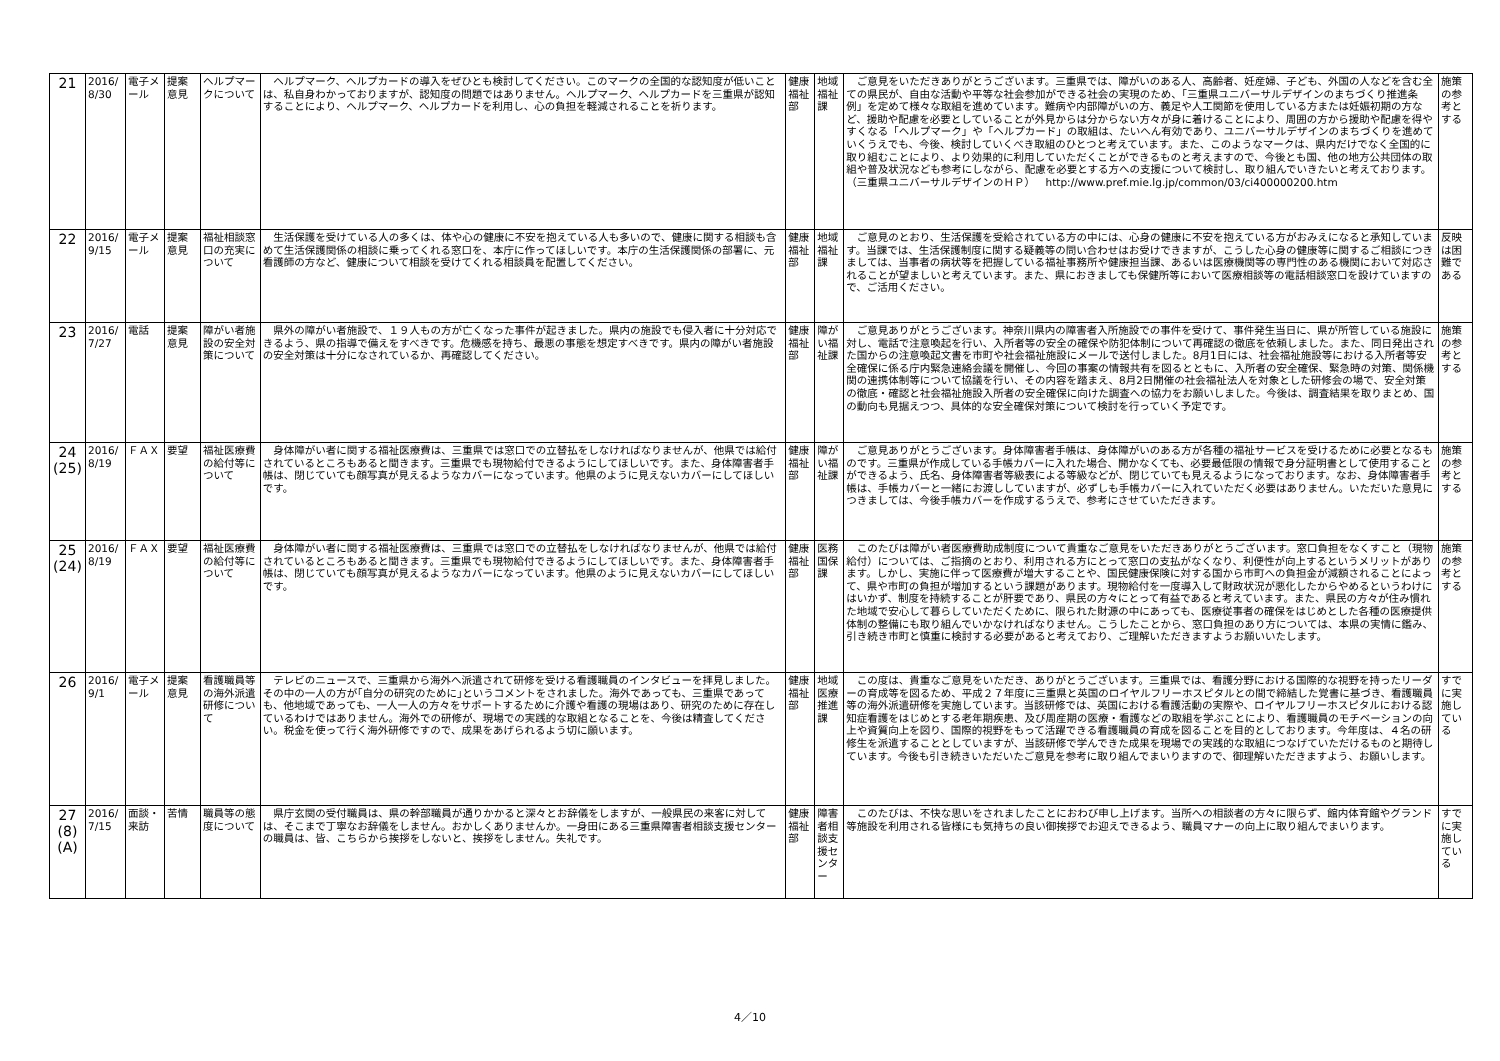| 21 | 2016/ 8/30 | 電子メール | 提案意見 | ヘルプマークについて | ヘルプマーク、ヘルプカードの導入をぜひとも検討してください。このマークの全国的な認知度が低いことは、私自身わかっておりますが、認知度の問題ではありません。ヘルプマーク、ヘルプカードを三重県が認知することにより、ヘルプマーク、ヘルプカードを利用し、心の負担を軽減されることを祈ります。 | 健康福祉部 | 地域福祉課 | ご意見をいただきありがとうございます。三重県では、障がいのある人、高齢者、妊産婦、子ども、外国の人などを含む全ての県民が、自由な活動や平等な社会参加ができる社会の実現のため、「三重県ユニバーサルデザインのまちづくり推進条例」を定めて様々な取組を進めています。難病や内部障がいの方、義足や人工関節を使用している方または妊娠初期の方など、援助や配慮を必要としていることが外見からは分からない方々が身に着けることにより、周囲の方から援助や配慮を得やすくなる「ヘルプマーク」や「ヘルプカード」の取組は、たいへん有効であり、ユニバーサルデザインのまちづくりを進めていくうえでも、今後、検討していくべき取組のひとつと考えています。また、このようなマークは、県内だけでなく全国的に取り組むことにより、より効果的に利用していただくことができるものと考えますので、今後とも国、他の地方公共団体の取組や普及状況なども参考にしながら、配慮を必要とする方への支援について検討し、取り組んでいきたいと考えております。（三重県ユニバーサルデザインのＨＰ） http://www.pref.mie.lg.jp/common/03/ci400000200.htm | 施策の参考とする |
| 22 | 2016/ 9/15 | 電子メール | 提案意見 | 福祉相談窓口の充実について | 生活保護を受けている人の多くは、体や心の健康に不安を抱えている人も多いので、健康に関する相談も含めて生活保護関係の相談に乗ってくれる窓口を、本庁に作ってほしいです。本庁の生活保護関係の部署に、元看護師の方など、健康について相談を受けてくれる相談員を配置してください。 | 健康福祉部 | 地域福祉課 | ご意見のとおり、生活保護を受給されている方の中には、心身の健康に不安を抱えている方がおみえになると承知しています。当課では、生活保護制度に関する疑義等の問い合わせはお受けできますが、こうした心身の健康等に関するご相談につきましては、当事者の病状等を把握している福祉事務所や健康担当課、あるいは医療機関等の専門性のある機関において対応されることが望ましいと考えています。また、県におきましても保健所等において医療相談等の電話相談窓口を設けていますので、ご活用ください。 | 反映は困難である |
| 23 | 2016/ 7/27 | 電話 | 提案意見 | 障がい者施設の安全対策について | 県外の障がい者施設で、１９人もの方が亡くなった事件が起きました。県内の施設でも侵入者に十分対応できるよう、県の指導で備えをすべきです。危機感を持ち、最悪の事態を想定すべきです。県内の障がい者施設の安全対策は十分になされているか、再確認してください。 | 健康福祉部 | 障がい福祉課 | ご意見ありがとうございます。神奈川県内の障害者入所施設での事件を受けて、事件発生当日に、県が所管している施設に対し、電話で注意喚起を行い、入所者等の安全の確保や防犯体制について再確認の徹底を依頼しました。また、同日発出された国からの注意喚起文書を市町や社会福祉施設にメールで送付しました。8月1日には、社会福祉施設等における入所者等安全確保に係る庁内緊急連絡会議を開催し、今回の事案の情報共有を図るとともに、入所者の安全確保、緊急時の対策、関係機関の連携体制等について協議を行い、その内容を踏まえ、8月2日開催の社会福祉法人を対象とした研修会の場で、安全対策の徹底・確認と社会福祉施設入所者の安全確保に向けた調査への協力をお願いしました。今後は、調査結果を取りまとめ、国の動向も見据えつつ、具体的な安全確保対策について検討を行っていく予定です。 | 施策の参考とする |
| 24 (25) | 2016/ 8/19 | ＦＡＸ | 要望 | 福祉医療費の給付等について | 身体障がい者に関する福祉医療費は、三重県では窓口での立替払をしなければなりませんが、他県では給付されているところもあると聞きます。三重県でも現物給付できるようにしてほしいです。また、身体障害者手帳は、閉じていても顔写真が見えるようなカバーになっています。他県のように見えないカバーにしてほしいです。 | 健康福祉部 | 障がい福祉課 | ご意見ありがとうございます。身体障害者手帳は、身体障がいのある方が各種の福祉サービスを受けるために必要となるものです。三重県が作成している手帳カバーに入れた場合、開かなくても、必要最低限の情報で身分証明書として使用することができるよう、氏名、身体障害者等級表による等級などが、閉じていても見えるようになっております。なお、身体障害者手帳は、手帳カバーと一緒にお渡ししていますが、必ずしも手帳カバーに入れていただく必要はありません。いただいた意見につきましては、今後手帳カバーを作成するうえで、参考にさせていただきます。 | 施策の参考とする |
| 25 (24) | 2016/ 8/19 | ＦＡＸ | 要望 | 福祉医療費の給付等について | 身体障がい者に関する福祉医療費は、三重県では窓口での立替払をしなければなりませんが、他県では給付されているところもあると聞きます。三重県でも現物給付できるようにしてほしいです。また、身体障害者手帳は、閉じていても顔写真が見えるようなカバーになっています。他県のように見えないカバーにしてほしいです。 | 健康福祉部 | 医務国保課 | このたびは障がい者医療費助成制度について貴重なご意見をいただきありがとうございます。窓口負担をなくすこと（現物給付）については、ご指摘のとおり、利用される方にとって窓口の支払がなくなり、利便性が向上するというメリットがあります。しかし、実施に伴って医療費が増大することや、国民健康保険に対する国から市町への負担金が減額されることによって、県や市町の負担が増加するという課題があります。現物給付を一度導入して財政状況が悪化したからやめるというわけにはいかず、制度を持続することが肝要であり、県民の方々にとって有益であると考えています。また、県民の方々が住み慣れた地域で安心して暮らしていただくために、限られた財源の中にあっても、医療従事者の確保をはじめとした各種の医療提供体制の整備にも取り組んでいかなければなりません。こうしたことから、窓口負担のあり方については、本県の実情に鑑み、引き続き市町と慎重に検討する必要があると考えており、ご理解いただきますようお願いいたします。 | 施策の参考とする |
| 26 | 2016/ 9/1 | 電子メール | 提案意見 | 看護職員等の海外派遣研修について | テレビのニュースで、三重県から海外へ派遣されて研修を受ける看護職員のインタビューを拝見しました。その中の一人の方が｢自分の研究のために｣というコメントをされました。海外であっても、三重県であっても、他地域であっても、一人一人の方々をサポートするために介護や看護の現場はあり、研究のために存在しているわけではありません。海外での研修が、現場での実践的な取組となることを、今後は精査してください。税金を使って行く海外研修ですので、成果をあげられるよう切に願います。 | 健康福祉部 | 地域医療推進課 | この度は、貴重なご意見をいただき、ありがとうございます。三重県では、看護分野における国際的な視野を持ったリーダーの育成等を図るため、平成２７年度に三重県と英国のロイヤルフリーホスピタルとの間で締結した覚書に基づき、看護職員等の海外派遣研修を実施しています。当該研修では、英国における看護活動の実際や、ロイヤルフリーホスピタルにおける認知症看護をはじめとする老年期疾患、及び周産期の医療・看護などの取組を学ぶことにより、看護職員のモチベーションの向上や資質向上を図り、国際的視野をもって活躍できる看護職員の育成を図ることを目的としております。今年度は、４名の研修生を派遣することとしていますが、当該研修で学んできた成果を現場での実践的な取組につなげていただけるものと期待しています。今後も引き続きいただいたご意見を参考に取り組んでまいりますので、御理解いただきますよう、お願いします。 | すでに実施している |
| 27 (8) (A) | 2016/ 7/15 | 面談・来訪 | 苦情 | 職員等の態度について | 県庁玄関の受付職員は、県の幹部職員が通りかかると深々とお辞儀をしますが、一般県民の来客に対しては、そこまで丁寧なお辞儀をしません。おかしくありませんか。一身田にある三重県障害者相談支援センターの職員は、皆、こちらから挨拶をしないと、挨拶をしません。失礼です。 | 健康福祉部 | 障害者相談支援センター | このたびは、不快な思いをされましたことにおわび申し上げます。当所への相談者の方々に限らず、館内体育館やグランド等施設を利用される皆様にも気持ちの良い御挨拶でお迎えできるよう、職員マナーの向上に取り組んでまいります。 | すでに実施している |
4／10